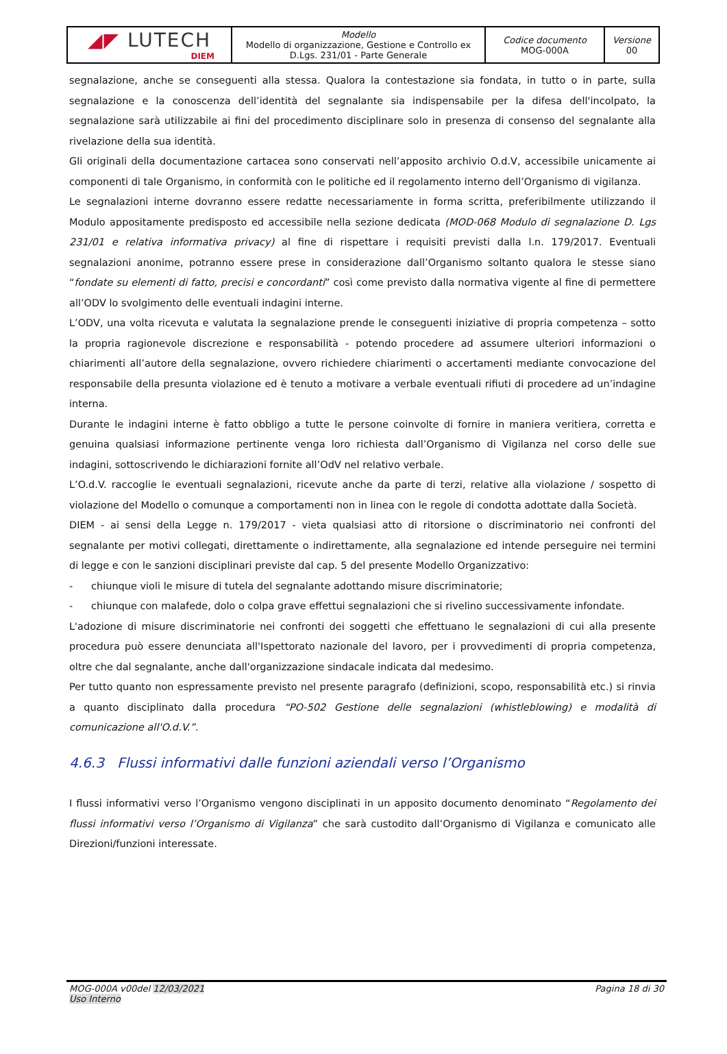| ◢◤ LUTECH DIEM | Modello Modello di organizzazione, Gestione e Controllo ex D.Lgs. 231/01 - Parte Generale | Codice documento MOG-000A | Versione 00 |
segnalazione, anche se conseguenti alla stessa. Qualora la contestazione sia fondata, in tutto o in parte, sulla segnalazione e la conoscenza dell’identità del segnalante sia indispensabile per la difesa dell'incolpato, la segnalazione sarà utilizzabile ai fini del procedimento disciplinare solo in presenza di consenso del segnalante alla rivelazione della sua identità.
Gli originali della documentazione cartacea sono conservati nell’apposito archivio O.d.V, accessibile unicamente ai componenti di tale Organismo, in conformità con le politiche ed il regolamento interno dell’Organismo di vigilanza.
Le segnalazioni interne dovranno essere redatte necessariamente in forma scritta, preferibilmente utilizzando il Modulo appositamente predisposto ed accessibile nella sezione dedicata (MOD-068 Modulo di segnalazione D. Lgs 231/01 e relativa informativa privacy) al fine di rispettare i requisiti previsti dalla l.n. 179/2017. Eventuali segnalazioni anonime, potranno essere prese in considerazione dall’Organismo soltanto qualora le stesse siano “fondate su elementi di fatto, precisi e concordanti” così come previsto dalla normativa vigente al fine di permettere all’ODV lo svolgimento delle eventuali indagini interne.
L’ODV, una volta ricevuta e valutata la segnalazione prende le conseguenti iniziative di propria competenza – sotto la propria ragionevole discrezione e responsabilità - potendo procedere ad assumere ulteriori informazioni o chiarimenti all’autore della segnalazione, ovvero richiedere chiarimenti o accertamenti mediante convocazione del responsabile della presunta violazione ed è tenuto a motivare a verbale eventuali rifiuti di procedere ad un’indagine interna.
Durante le indagini interne è fatto obbligo a tutte le persone coinvolte di fornire in maniera veritiera, corretta e genuina qualsiasi informazione pertinente venga loro richiesta dall’Organismo di Vigilanza nel corso delle sue indagini, sottoscrivendo le dichiarazioni fornite all’OdV nel relativo verbale.
L’O.d.V. raccoglie le eventuali segnalazioni, ricevute anche da parte di terzi, relative alla violazione / sospetto di violazione del Modello o comunque a comportamenti non in linea con le regole di condotta adottate dalla Società.
DIEM - ai sensi della Legge n. 179/2017 - vieta qualsiasi atto di ritorsione o discriminatorio nei confronti del segnalante per motivi collegati, direttamente o indirettamente, alla segnalazione ed intende perseguire nei termini di legge e con le sanzioni disciplinari previste dal cap. 5 del presente Modello Organizzativo:
- chiunque violi le misure di tutela del segnalante adottando misure discriminatorie;
- chiunque con malafede, dolo o colpa grave effettui segnalazioni che si rivelino successivamente infondate.
L'adozione di misure discriminatorie nei confronti dei soggetti che effettuano le segnalazioni di cui alla presente procedura può essere denunciata all'Ispettorato nazionale del lavoro, per i provvedimenti di propria competenza, oltre che dal segnalante, anche dall'organizzazione sindacale indicata dal medesimo.
Per tutto quanto non espressamente previsto nel presente paragrafo (definizioni, scopo, responsabilità etc.) si rinvia a quanto disciplinato dalla procedura “PO-502 Gestione delle segnalazioni (whistleblowing) e modalità di comunicazione all'O.d.V.”.
4.6.3 Flussi informativi dalle funzioni aziendali verso l’Organismo
I flussi informativi verso l’Organismo vengono disciplinati in un apposito documento denominato “Regolamento dei flussi informativi verso l’Organismo di Vigilanza” che sarà custodito dall’Organismo di Vigilanza e comunicato alle Direzioni/funzioni interessate.
MOG-000A v00del 12/03/2021
Uso Interno
Pagina 18 di 30